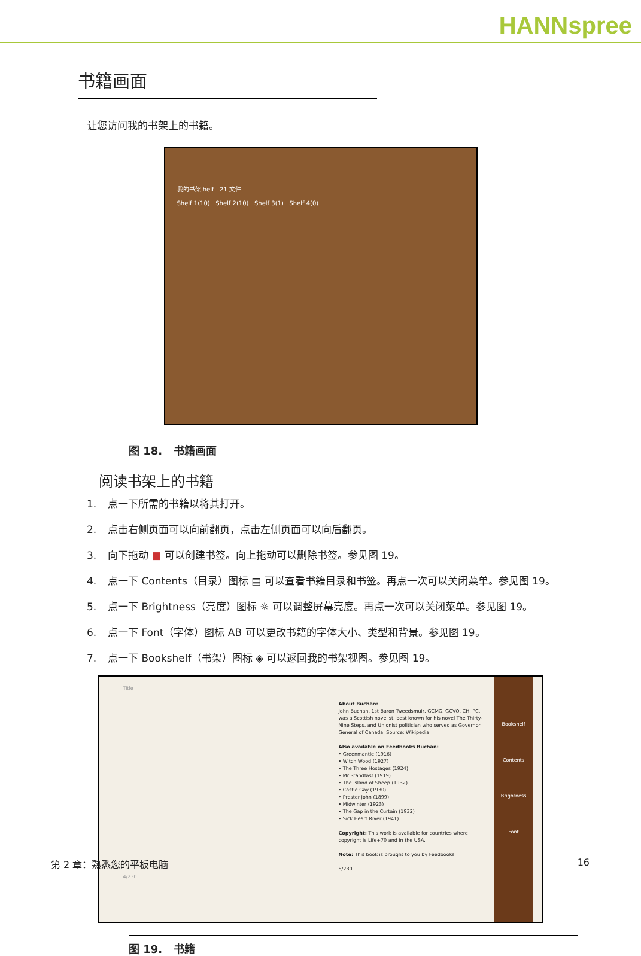HANNspree
书籍画面
让您访问我的书架上的书籍。
我的书架 helf 21 文件
Shelf 1(10) Shelf 2(10) Shelf 3(1) Shelf 4(0)
图 18. 书籍画面
阅读书架上的书籍
1. 点一下所需的书籍以将其打开。
2. 点击右侧页面可以向前翻页，点击左侧页面可以向后翻页。
3. 向下拖动 ■ 可以创建书签。向上拖动可以删除书签。参见图 19。
4. 点一下 Contents（目录）图标 ▤ 可以查看书籍目录和书签。再点一次可以关闭菜单。参见图 19。
5. 点一下 Brightness（亮度）图标 ☼ 可以调整屏幕亮度。再点一次可以关闭菜单。参见图 19。
6. 点一下 Font（字体）图标 AB 可以更改书籍的字体大小、类型和背景。参见图 19。
7. 点一下 Bookshelf（书架）图标 ◈ 可以返回我的书架视图。参见图 19。
Title
4/230
About Buchan:
John Buchan, 1st Baron Tweedsmuir, GCMG, GCVO, CH, PC, was a Scottish novelist, best known for his novel The Thirty-Nine Steps, and Unionist politician who served as Governor General of Canada. Source: Wikipedia
Also available on Feedbooks Buchan:
• Greenmantle (1916)
• Witch Wood (1927)
• The Three Hostages (1924)
• Mr Standfast (1919)
• The Island of Sheep (1932)
• Castle Gay (1930)
• Prester John (1899)
• Midwinter (1923)
• The Gap in the Curtain (1932)
• Sick Heart River (1941)
Copyright: This work is available for countries where copyright is Life+70 and in the USA.
Note: This book is brought to you by Feedbooks
5/230
Bookshelf
Contents
Brightness
Font
图 19. 书籍
第 2 章：熟悉您的平板电脑 16